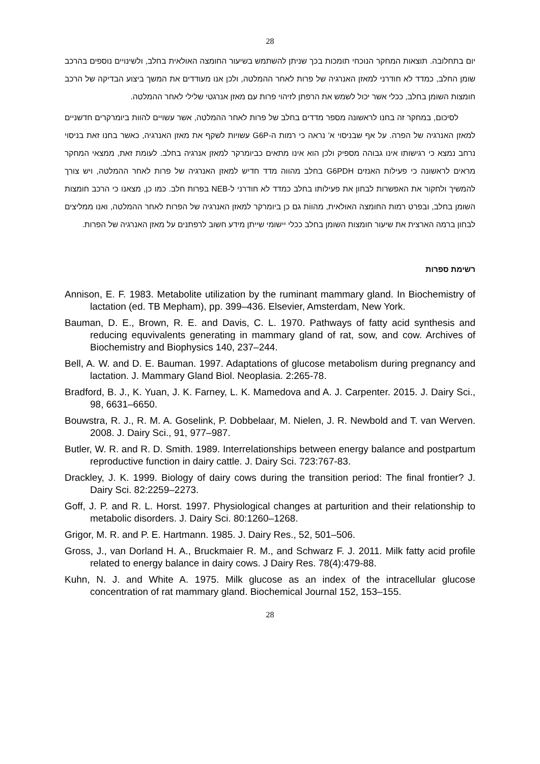28
יום בתחלובה. תוצאות המחקר הנוכחי תומכות בכך שניתן להשתמש בשיעור החומצה האולאית בחלב, ולשינויים נוספים בהרכב שומן החלב, כמדד לא חודרני למאזן האנרגיה של פרות לאחר ההמלטה, ולכן אנו מעודדים את המשך ביצוע הבדיקה של הרכב חומצות השומן בחלב, ככלי אשר יכול לשמש את הרפתן לזיהוי פרות עם מאזן אנרגטי שלילי לאחר ההמלטה.
לסיכום, במחקר זה בחנו לראשונה מספר מדדים בחלב של פרות לאחר ההמלטה, אשר עשויים להוות ביומרקרים חדשניים למאזן האנרגיה של הפרה. על אף שבניסוי א' נראה כי רמות ה-G6P עשויות לשקף את מאזן האנרגיה, כאשר בחנו זאת בניסוי נרחב נמצא כי רגישותו אינו גבוהה מספיק ולכן הוא אינו מתאים כביומרקר למאזן אנרגיה בחלב. לעומת זאת, ממצאי המחקר מראים לראשונה כי פעילות האנזים G6PDH בחלב מהווה מדד חדיש למאזן האנרגיה של פרות לאחר ההמלטה, ויש צורך להמשיך ולחקור את האפשרות לבחון את פעילותו בחלב כמדד לא חודרני ל-NEB בפרות חלב. כמו כן, מצאנו כי הרכב חומצות השומן בחלב, ובפרט רמות החומצה האולאית, מהווֹת גם כן ביומרקר למאזן האנרגיה של הפרות לאחר ההמלטה, ואנו ממליצים לבחון ברמה הארצית את שיעור חומצות השומן בחלב ככלי יישומי שייתן מידע חשוב לרפתנים על מאזן האנרגיה של הפרות.
רשימת ספרות
Annison, E. F. 1983. Metabolite utilization by the ruminant mammary gland. In Biochemistry of lactation (ed. TB Mepham), pp. 399–436. Elsevier, Amsterdam, New York.
Bauman, D. E., Brown, R. E. and Davis, C. L. 1970. Pathways of fatty acid synthesis and reducing equvivalents generating in mammary gland of rat, sow, and cow. Archives of Biochemistry and Biophysics 140, 237–244.
Bell, A. W. and D. E. Bauman. 1997. Adaptations of glucose metabolism during pregnancy and lactation. J. Mammary Gland Biol. Neoplasia. 2:265-78.
Bradford, B. J., K. Yuan, J. K. Farney, L. K. Mamedova and A. J. Carpenter. 2015. J. Dairy Sci., 98, 6631–6650.
Bouwstra, R. J., R. M. A. Goselink, P. Dobbelaar, M. Nielen, J. R. Newbold and T. van Werven. 2008. J. Dairy Sci., 91, 977–987.
Butler, W. R. and R. D. Smith. 1989. Interrelationships between energy balance and postpartum reproductive function in dairy cattle. J. Dairy Sci. 723:767-83.
Drackley, J. K. 1999. Biology of dairy cows during the transition period: The final frontier? J. Dairy Sci. 82:2259–2273.
Goff, J. P. and R. L. Horst. 1997. Physiological changes at parturition and their relationship to metabolic disorders. J. Dairy Sci. 80:1260–1268.
Grigor, M. R. and P. E. Hartmann. 1985. J. Dairy Res., 52, 501–506.
Gross, J., van Dorland H. A., Bruckmaier R. M., and Schwarz F. J. 2011. Milk fatty acid profile related to energy balance in dairy cows. J Dairy Res. 78(4):479-88.
Kuhn, N. J. and White A. 1975. Milk glucose as an index of the intracellular glucose concentration of rat mammary gland. Biochemical Journal 152, 153–155.
28